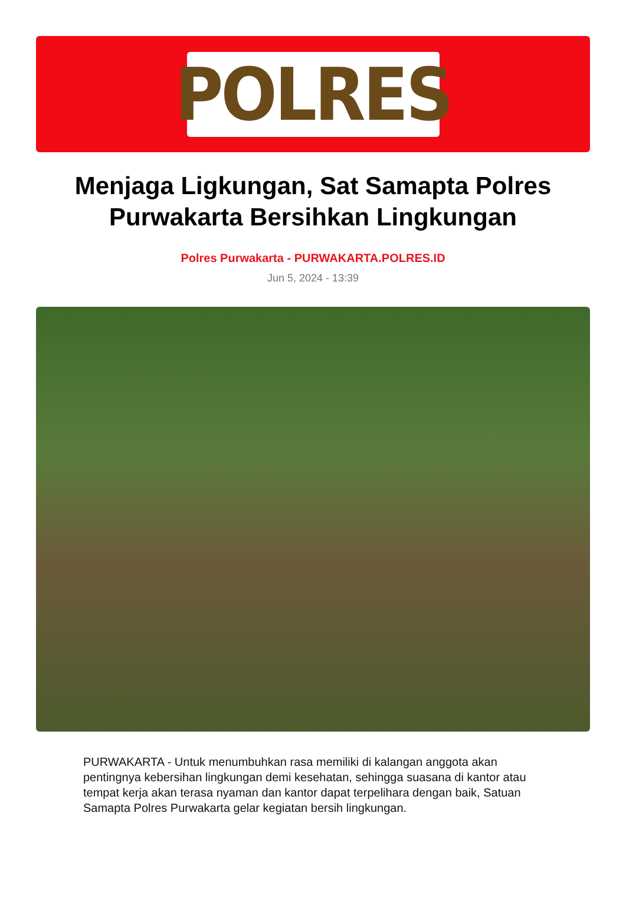POLRES
Menjaga Ligkungan, Sat Samapta Polres Purwakarta Bersihkan Lingkungan
Polres Purwakarta - PURWAKARTA.POLRES.ID
Jun 5, 2024 - 13:39
PURWAKARTA - Untuk menumbuhkan rasa memiliki di kalangan anggota akan pentingnya kebersihan lingkungan demi kesehatan, sehingga suasana di kantor atau tempat kerja akan terasa nyaman dan kantor dapat terpelihara dengan baik, Satuan Samapta Polres Purwakarta gelar kegiatan bersih lingkungan.